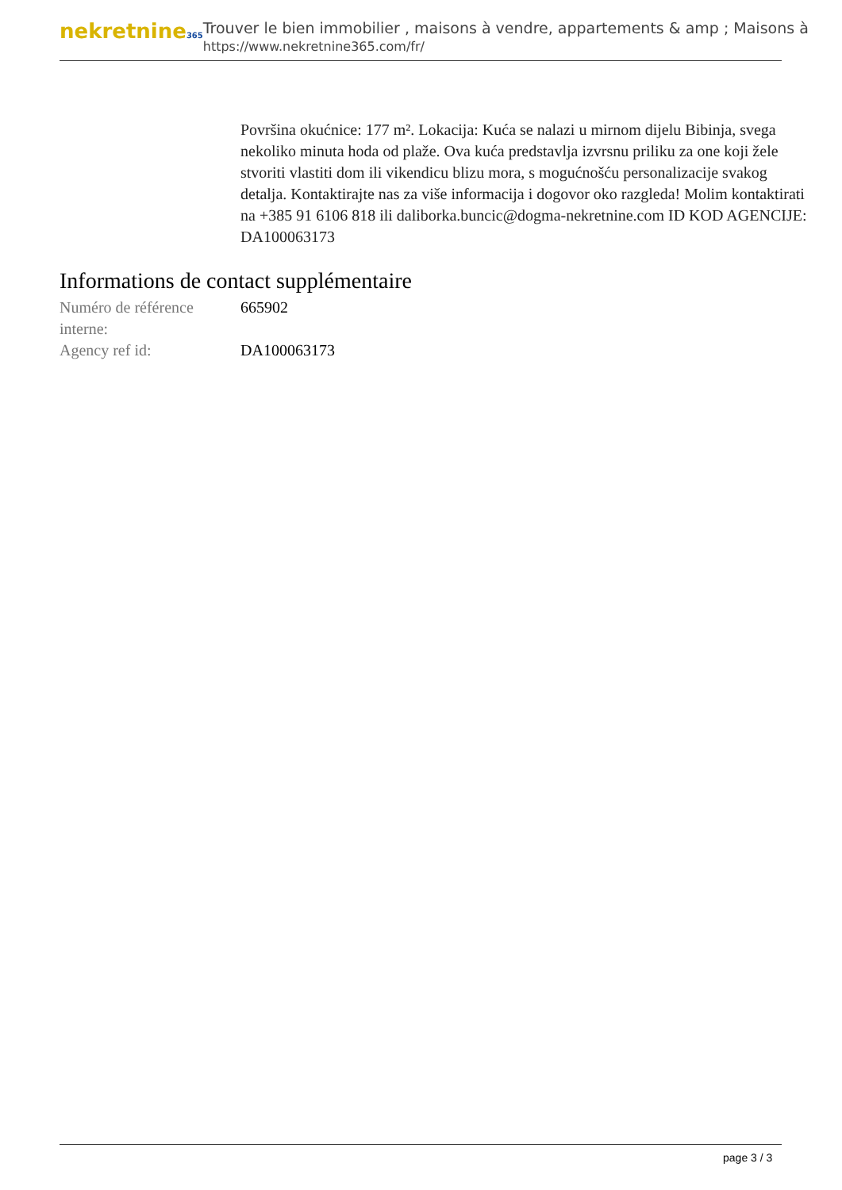nekretnine365
Trouver le bien immobilier , maisons à vendre, appartements & amp ; Maisons à
https://www.nekretnine365.com/fr/
Površina okućnice: 177 m². Lokacija: Kuća se nalazi u mirnom dijelu Bibinja, svega nekoliko minuta hoda od plaže. Ova kuća predstavlja izvrsnu priliku za one koji žele stvoriti vlastiti dom ili vikendicu blizu mora, s mogućnošću personalizacije svakog detalja. Kontaktirajte nas za više informacija i dogovor oko razgleda! Molim kontaktirati na +385 91 6106 818 ili daliborka.buncic@dogma-nekretnine.com ID KOD AGENCIJE: DA100063173
Informations de contact supplémentaire
| Numéro de référence interne: | 665902 |
| Agency ref id: | DA100063173 |
page 3 / 3